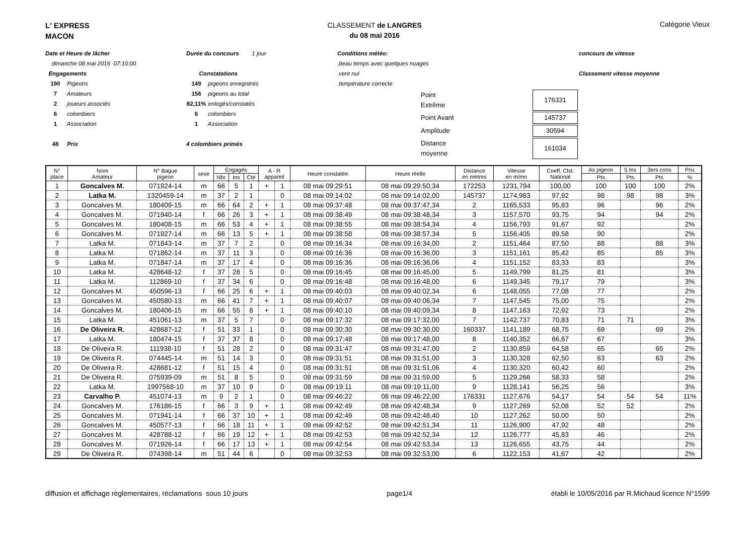L' EXPRESS
MACON
CLASSEMENT de LANGRES
du 08 mai 2016
Catégorie Vieux
Date et Heure de lâcher
dimanche 08 mai 2016 07:10:00
Engagements
190 Pigeons
7 Amateurs
2 joueurs associés
6 colombiers
1 Association
48 Prix
Durée du concours 1 jour
Constatations
149 pigeons enregistrés
156 pigeons au total
82,11% enlogés/constatés
6 colombiers
1 Association
4 colombiers primés
Conditions météo:
.beau temps avec quelques nuages
.vent nul
.température correcte
| Point Extrême | | 176331 |
| Point Avant | | 145737 |
| Amplitude | | 30594 |
| Distance moyenne | | 161034 |
concours de vitesse
Classement vitesse moyenne
| N° place | Nom Amateur | N° Bague pigeon | sexe | Engagés | | | A - R appareil | | Heure constatée | Heure réelle | Distance en mètres | Vitesse en m/mn | Coeff. Clst. National | As pigeon | 5 Ins | 3ers cons | Prix |
| --- | --- | --- | --- | --- | --- | --- | --- | --- | --- | --- | --- | --- | --- | --- | --- | --- | --- |
| | | | | Nbr | Ins | Cté | | | | | | | | Pts | Pts | Pts | % |
| 1 | Goncalves M. | 071924-14 | m | 66 | 5 | 1 | + | 1 | 08 mai 09:29:51 | 08 mai 09:29:50,34 | 172253 | 1231,794 | 100,00 | 100 | 100 | 100 | 2% |
| 2 | Latka M. | 1320459-14 | m | 37 | 2 | 1 | | 0 | 08 mai 09:14:02 | 08 mai 09:14:02,00 | 145737 | 1174,983 | 97,92 | 98 | 98 | 98 | 3% |
| 3 | Goncalves M. | 180409-15 | m | 66 | 64 | 2 | + | 1 | 08 mai 09:37:48 | 08 mai 09:37:47,34 | 2 | 1165,533 | 95,83 | 96 | | 96 | 2% |
| 4 | Goncalves M. | 071940-14 | f | 66 | 26 | 3 | + | 1 | 08 mai 09:38:49 | 08 mai 09:38:48,34 | 3 | 1157,570 | 93,75 | 94 | | 94 | 2% |
| 5 | Goncalves M. | 180408-15 | m | 66 | 53 | 4 | + | 1 | 08 mai 09:38:55 | 08 mai 09:38:54,34 | 4 | 1156,793 | 91,67 | 92 | | | 2% |
| 6 | Goncalves M. | 071927-14 | m | 66 | 13 | 5 | + | 1 | 08 mai 09:38:58 | 08 mai 09:38:57,34 | 5 | 1156,405 | 89,58 | 90 | | | 2% |
| 7 | Latka M. | 071843-14 | m | 37 | 7 | 2 | | 0 | 08 mai 09:16:34 | 08 mai 09:16:34,00 | 2 | 1151,464 | 87,50 | 88 | | 88 | 3% |
| 8 | Latka M. | 071862-14 | m | 37 | 11 | 3 | | 0 | 08 mai 09:16:36 | 08 mai 09:16:36,00 | 3 | 1151,161 | 85,42 | 85 | | 85 | 3% |
| 9 | Latka M. | 071847-14 | m | 37 | 17 | 4 | | 0 | 08 mai 09:16:36 | 08 mai 09:16:36,06 | 4 | 1151,152 | 83,33 | 83 | | | 3% |
| 10 | Latka M. | 428648-12 | f | 37 | 28 | 5 | | 0 | 08 mai 09:16:45 | 08 mai 09:16:45,00 | 5 | 1149,799 | 81,25 | 81 | | | 3% |
| 11 | Latka M. | 112869-10 | f | 37 | 34 | 6 | | 0 | 08 mai 09:16:48 | 08 mai 09:16:48,00 | 6 | 1149,345 | 79,17 | 79 | | | 3% |
| 12 | Goncalves M. | 450596-13 | f | 66 | 25 | 6 | + | 1 | 08 mai 09:40:03 | 08 mai 09:40:02,34 | 6 | 1148,055 | 77,08 | 77 | | | 2% |
| 13 | Goncalves M. | 450580-13 | m | 66 | 41 | 7 | + | 1 | 08 mai 09:40:07 | 08 mai 09:40:06,34 | 7 | 1147,545 | 75,00 | 75 | | | 2% |
| 14 | Goncalves M. | 180406-15 | m | 66 | 55 | 8 | + | 1 | 08 mai 09:40:10 | 08 mai 09:40:09,34 | 8 | 1147,163 | 72,92 | 73 | | | 2% |
| 15 | Latka M. | 451061-13 | m | 37 | 5 | 7 | | 0 | 08 mai 09:17:32 | 08 mai 09:17:32,00 | 7 | 1142,737 | 70,83 | 71 | 71 | | 3% |
| 16 | De Oliveira R. | 428687-12 | f | 51 | 33 | 1 | | 0 | 08 mai 09:30:30 | 08 mai 09:30:30,00 | 160337 | 1141,189 | 68,75 | 69 | | 69 | 2% |
| 17 | Latka M. | 180474-15 | f | 37 | 37 | 8 | | 0 | 08 mai 09:17:48 | 08 mai 09:17:48,00 | 8 | 1140,352 | 66,67 | 67 | | | 3% |
| 18 | De Oliveira R. | 111938-10 | f | 51 | 28 | 2 | | 0 | 08 mai 09:31:47 | 08 mai 09:31:47,00 | 2 | 1130,859 | 64,58 | 65 | | 65 | 2% |
| 19 | De Oliveira R. | 074445-14 | m | 51 | 14 | 3 | | 0 | 08 mai 09:31:51 | 08 mai 09:31:51,00 | 3 | 1130,328 | 62,50 | 63 | | 63 | 2% |
| 20 | De Oliveira R. | 428681-12 | f | 51 | 15 | 4 | | 0 | 08 mai 09:31:51 | 08 mai 09:31:51,06 | 4 | 1130,320 | 60,42 | 60 | | | 2% |
| 21 | De Oliveira R. | 075939-09 | m | 51 | 8 | 5 | | 0 | 08 mai 09:31:59 | 08 mai 09:31:59,00 | 5 | 1129,266 | 58,33 | 58 | | | 2% |
| 22 | Latka M. | 1997568-10 | m | 37 | 10 | 9 | | 0 | 08 mai 09:19:11 | 08 mai 09:19:11,00 | 9 | 1128,141 | 56,25 | 56 | | | 3% |
| 23 | Carvalho P. | 451074-13 | m | 9 | 2 | 1 | | 0 | 08 mai 09:46:22 | 08 mai 09:46:22,00 | 176331 | 1127,676 | 54,17 | 54 | 54 | 54 | 11% |
| 24 | Goncalves M. | 176186-15 | f | 66 | 3 | 9 | + | 1 | 08 mai 09:42:49 | 08 mai 09:42:48,34 | 9 | 1127,269 | 52,08 | 52 | 52 | | 2% |
| 25 | Goncalves M. | 071941-14 | f | 66 | 37 | 10 | + | 1 | 08 mai 09:42:49 | 08 mai 09:42:48,40 | 10 | 1127,262 | 50,00 | 50 | | | 2% |
| 26 | Goncalves M. | 450577-13 | f | 66 | 18 | 11 | + | 1 | 08 mai 09:42:52 | 08 mai 09:42:51,34 | 11 | 1126,900 | 47,92 | 48 | | | 2% |
| 27 | Goncalves M. | 428788-12 | f | 66 | 19 | 12 | + | 1 | 08 mai 09:42:53 | 08 mai 09:42:52,34 | 12 | 1126,777 | 45,83 | 46 | | | 2% |
| 28 | Goncalves M. | 071926-14 | f | 66 | 17 | 13 | + | 1 | 08 mai 09:42:54 | 08 mai 09:42:53,34 | 13 | 1126,655 | 43,75 | 44 | | | 2% |
| 29 | De Oliveira R. | 074398-14 | m | 51 | 44 | 6 | | 0 | 08 mai 09:32:53 | 08 mai 09:32:53,00 | 6 | 1122,153 | 41,67 | 42 | | | 2% |
diffusion et affichage règlementaires, réclamations sous 10 jours page1/4 établi le 10/05/2016 par R.Michaud licence N°1599